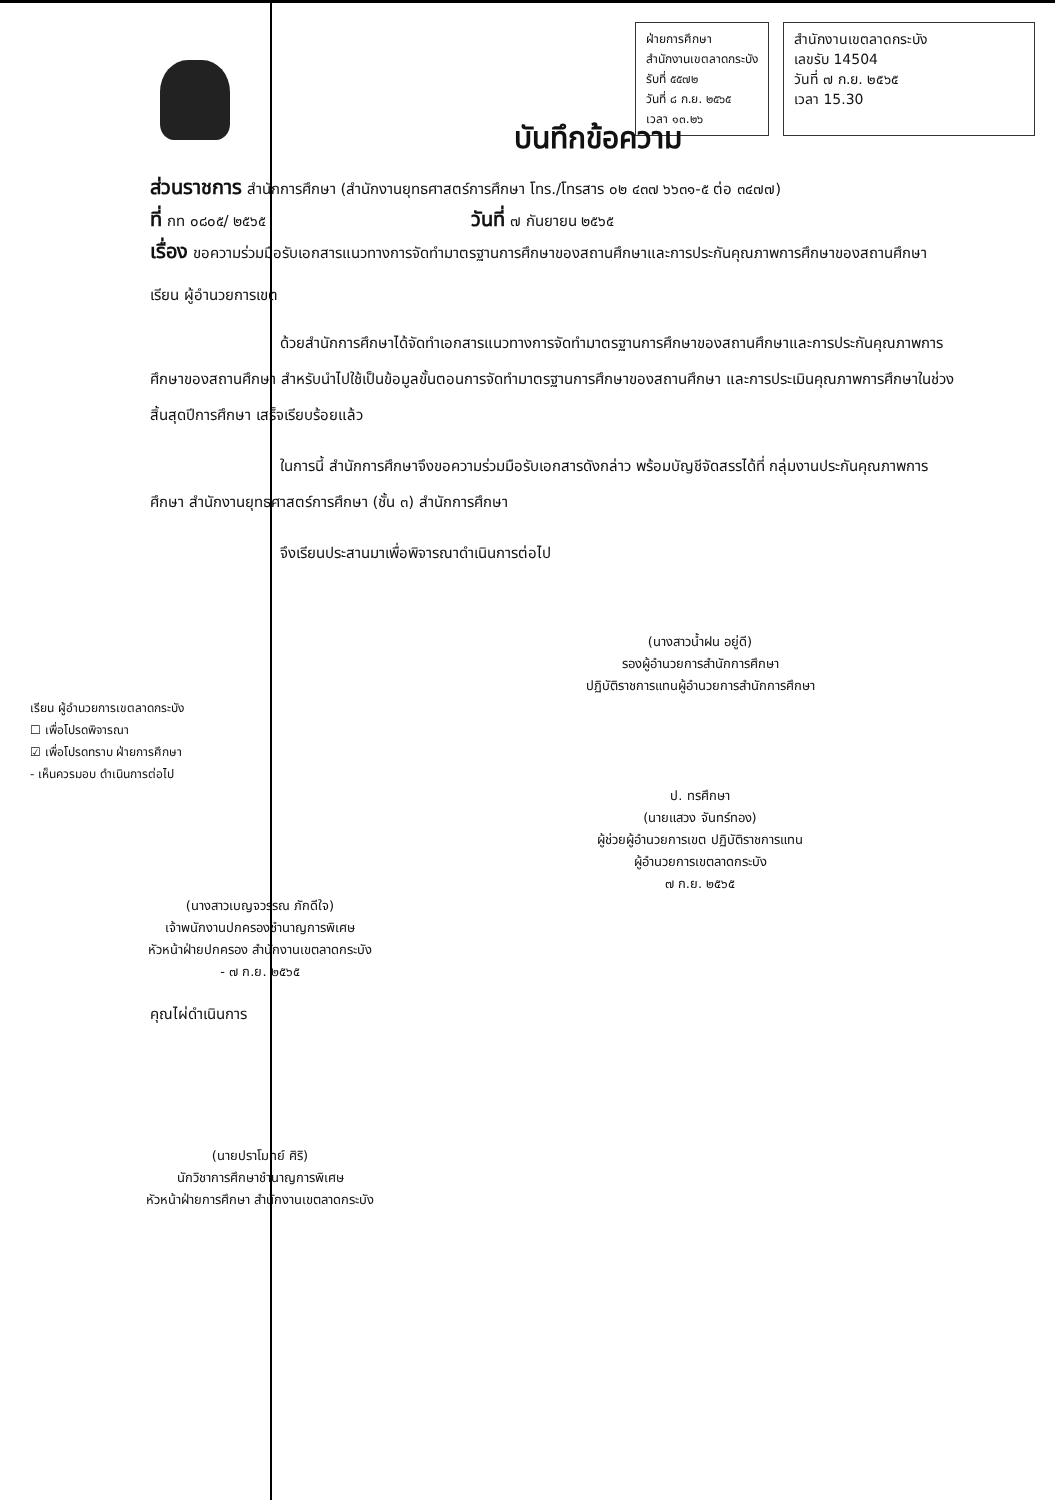ฝ่ายการศึกษา
สำนักงานเขตลาดกระบัง
รับที่ ๕๕๗๒
วันที่ ๘ ก.ย. ๒๕๖๕
เวลา ๑๓.๒๖
สำนักงานเขตลาดกระบัง
เลขรับ 14504
วันที่ ๗ ก.ย. ๒๕๖๕
เวลา 15.30
บันทึกข้อความ
ส่วนราชการ สำนักการศึกษา (สำนักงานยุทธศาสตร์การศึกษา โทร./โทรสาร ๐๒ ๔๓๗ ๖๖๓๑-๕ ต่อ ๓๔๗๗)
ที่ กท ๐๘๐๕/ ๒๕๖๕ วันที่ ๗ กันยายน ๒๕๖๕
เรื่อง ขอความร่วมมือรับเอกสารแนวทางการจัดทำมาตรฐานการศึกษาของสถานศึกษาและการประกันคุณภาพการศึกษาของสถานศึกษา
เรียน ผู้อำนวยการเขต
ด้วยสำนักการศึกษาได้จัดทำเอกสารแนวทางการจัดทำมาตรฐานการศึกษาของสถานศึกษาและการประกันคุณภาพการศึกษาของสถานศึกษา สำหรับนำไปใช้เป็นข้อมูลขั้นตอนการจัดทำมาตรฐานการศึกษาของสถานศึกษา และการประเมินคุณภาพการศึกษาในช่วงสิ้นสุดปีการศึกษา เสร็จเรียบร้อยแล้ว
ในการนี้ สำนักการศึกษาจึงขอความร่วมมือรับเอกสารดังกล่าว พร้อมบัญชีจัดสรรได้ที่ กลุ่มงานประกันคุณภาพการศึกษา สำนักงานยุทธศาสตร์การศึกษา (ชั้น ๓) สำนักการศึกษา
จึงเรียนประสานมาเพื่อพิจารณาดำเนินการต่อไป
(นางสาวน้ำฝน อยู่ดี)
รองผู้อำนวยการสำนักการศึกษา
ปฏิบัติราชการแทนผู้อำนวยการสำนักการศึกษา
เรียน ผู้อำนวยการเขตลาดกระบัง
☐ เพื่อโปรดพิจารณา
☑ เพื่อโปรดทราบ ฝ่ายการศึกษา
- เห็นควรมอบ ดำเนินการต่อไป
ป. ทรศึกษา
(นายแสวง จันทร์ทอง)
ผู้ช่วยผู้อำนวยการเขต ปฏิบัติราชการแทน
ผู้อำนวยการเขตลาดกระบัง
๗ ก.ย. ๒๕๖๕
(นางสาวเบญจวรรณ ภักดีใจ)
เจ้าพนักงานปกครองชำนาญการพิเศษ
หัวหน้าฝ่ายปกครอง สำนักงานเขตลาดกระบัง
- ๗ ก.ย. ๒๕๖๕
คุณไผ่ดำเนินการ
(นายปราโมทย์ ศิริ)
นักวิชาการศึกษาชำนาญการพิเศษ
หัวหน้าฝ่ายการศึกษา สำนักงานเขตลาดกระบัง